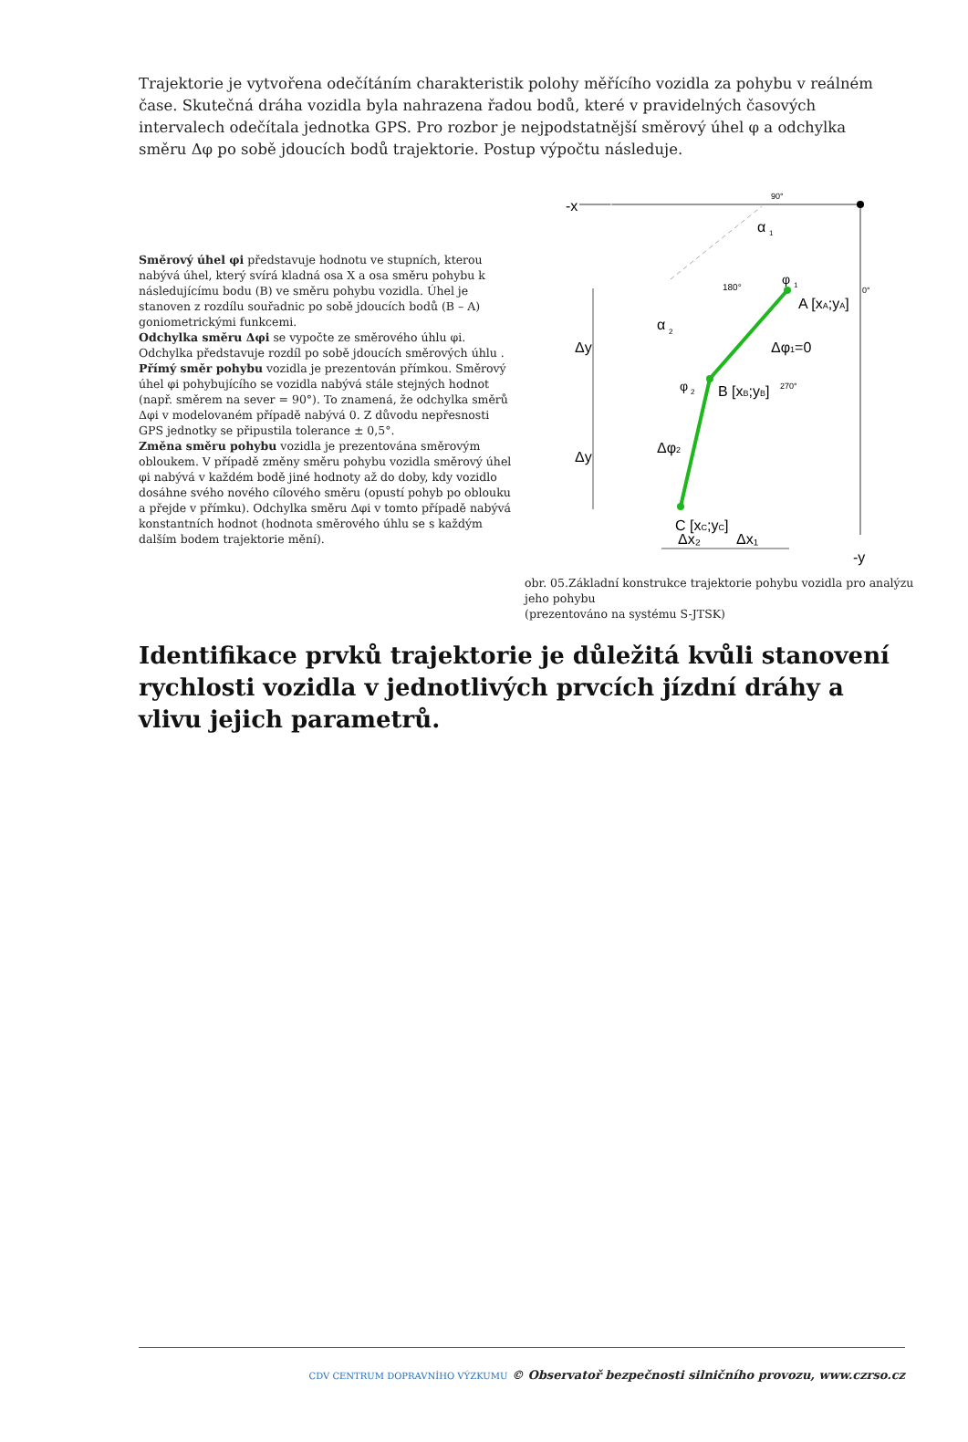Trajektorie je vytvořena odečítáním charakteristik polohy měřícího vozidla za pohybu v reálném čase. Skutečná dráha vozidla byla nahrazena řadou bodů, které v pravidelných časových intervalech odečítala jednotka GPS. Pro rozbor je nejpodstatnější směrový úhel φ a odchylka směru Δφ po sobě jdoucích bodů trajektorie. Postup výpočtu následuje.
Směrový úhel φi představuje hodnotu ve stupních, kterou nabývá úhel, který svírá kladná osa X a osa směru pohybu k následujícímu bodu (B) ve směru pohybu vozidla. Úhel je stanoven z rozdílu souřadnic po sobě jdoucích bodů (B – A) goniometrickými funkcemi.
Odchylka směru Δφi se vypočte ze směrového úhlu φi. Odchylka představuje rozdíl po sobě jdoucích směrových úhlu .
Přímý směr pohybu vozidla je prezentován přímkou. Směrový úhel φi pohybujícího se vozidla nabývá stále stejných hodnot (např. směrem na sever = 90°). To znamená, že odchylka směrů Δφi v modelovaném případě nabývá 0. Z důvodu nepřesnosti GPS jednotky se připustila tolerance ± 0,5°.
Změna směru pohybu vozidla je prezentována směrovým obloukem. V případě změny směru pohybu vozidla směrový úhel φi nabývá v každém bodě jiné hodnoty až do doby, kdy vozidlo dosáhne svého nového cílového směru (opustí pohyb po oblouku a přejde v přímku). Odchylka směru Δφi v tomto případě nabývá konstantních hodnot (hodnota směrového úhlu se s každým dalším bodem trajektorie mění).
-x
90°
α
1
φ
1
180°
0°
A [xA;yA]
α
2
Δφ1=0
Δy
Δy
φ
2
B [xB;yB]
270°
Δφ2
C [xC;yC]
Δx₂
Δx₁
-y
obr. 05.Základní konstrukce trajektorie pohybu vozidla pro analýzu jeho pohybu
(prezentováno na systému S-JTSK)
Identifikace prvků trajektorie je důležitá kvůli stanovení rychlosti vozidla v jednotlivých prvcích jízdní dráhy a vlivu jejich parametrů.
CDV CENTRUM DOPRAVNÍHO VÝZKUMU © Observatoř bezpečnosti silničního provozu, www.czrso.cz